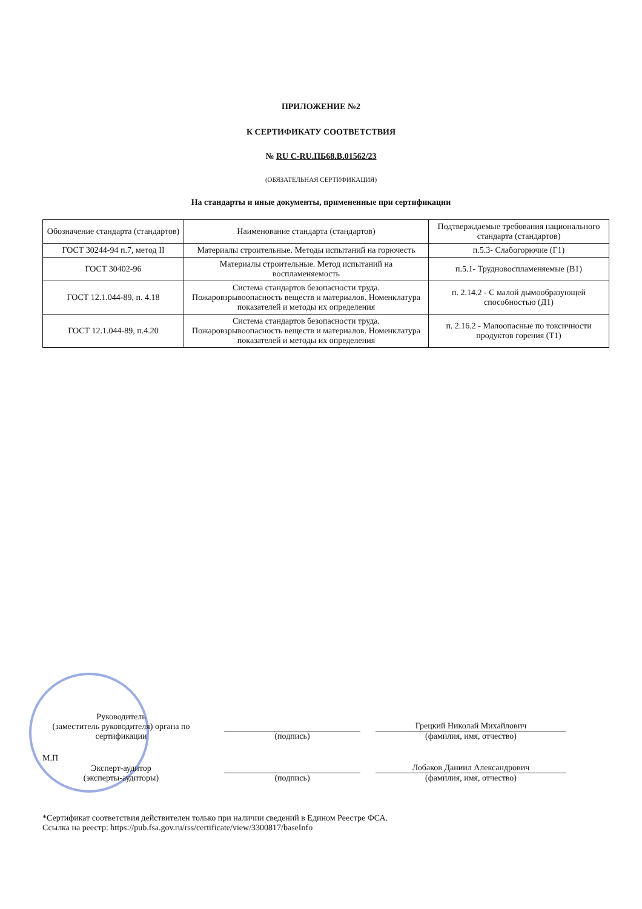ПРИЛОЖЕНИЕ №2
К СЕРТИФИКАТУ СООТВЕТСТВИЯ
№ RU С-RU.ПБ68.В.01562/23
(ОБЯЗАТЕЛЬНАЯ СЕРТИФИКАЦИЯ)
На стандарты и иные документы, примененные при сертификации
| Обозначение стандарта (стандартов) | Наименование стандарта (стандартов) | Подтверждаемые требования национального стандарта (стандартов) |
| --- | --- | --- |
| ГОСТ 30244-94 п.7, метод II | Материалы строительные. Методы испытаний на горючесть | п.5.3- Слабогорючие (Г1) |
| ГОСТ 30402-96 | Материалы строительные. Метод испытаний на воспламеняемость | п.5.1- Трудновоспламеняемые (В1) |
| ГОСТ 12.1.044-89, п. 4.18 | Система стандартов безопасности труда. Пожаровзрывоопасность веществ и материалов. Номенклатура показателей и методы их определения | п. 2.14.2 - С малой дымообразующей способностью (Д1) |
| ГОСТ 12.1.044-89, п.4.20 | Система стандартов безопасности труда. Пожаровзрывоопасность веществ и материалов. Номенклатура показателей и методы их определения | п. 2.16.2 - Малоопасные по токсичности продуктов горения (Т1) |
Руководитель
(заместитель руководителя) органа по сертификации
(подпись)
Грецкий Николай Михайлович
(фамилия, имя, отчество)
М.П
Эксперт-аудитор
(эксперты-аудиторы)
(подпись)
Лобаков Даниил Александрович
(фамилия, имя, отчество)
*Сертификат соответствия действителен только при наличии сведений в Едином Реестре ФСА.
Ссылка на реестр: https://pub.fsa.gov.ru/rss/certificate/view/3300817/baseInfo